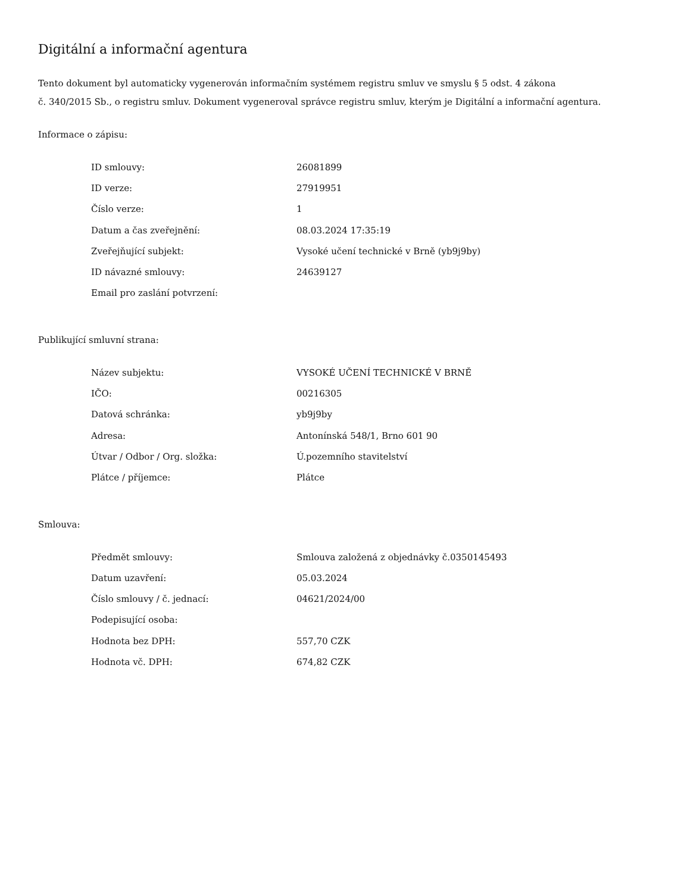Digitální a informační agentura
Tento dokument byl automaticky vygenerován informačním systémem registru smluv ve smyslu § 5 odst. 4 zákona
č. 340/2015 Sb., o registru smluv. Dokument vygeneroval správce registru smluv, kterým je Digitální a informační agentura.
Informace o zápisu:
| ID smlouvy: | 26081899 |
| ID verze: | 27919951 |
| Číslo verze: | 1 |
| Datum a čas zveřejnění: | 08.03.2024 17:35:19 |
| Zveřejňující subjekt: | Vysoké učení technické v Brně (yb9j9by) |
| ID návazné smlouvy: | 24639127 |
| Email pro zaslání potvrzení: | |
Publikující smluvní strana:
| Název subjektu: | VYSOKÉ UČENÍ TECHNICKÉ V BRNĚ |
| IČO: | 00216305 |
| Datová schránka: | yb9j9by |
| Adresa: | Antonínská 548/1, Brno 601 90 |
| Útvar / Odbor / Org. složka: | Ú.pozemního stavitelství |
| Plátce / příjemce: | Plátce |
Smlouva:
| Předmět smlouvy: | Smlouva založená z objednávky č.0350145493 |
| Datum uzavření: | 05.03.2024 |
| Číslo smlouvy / č. jednací: | 04621/2024/00 |
| Podepisující osoba: | |
| Hodnota bez DPH: | 557,70 CZK |
| Hodnota vč. DPH: | 674,82 CZK |